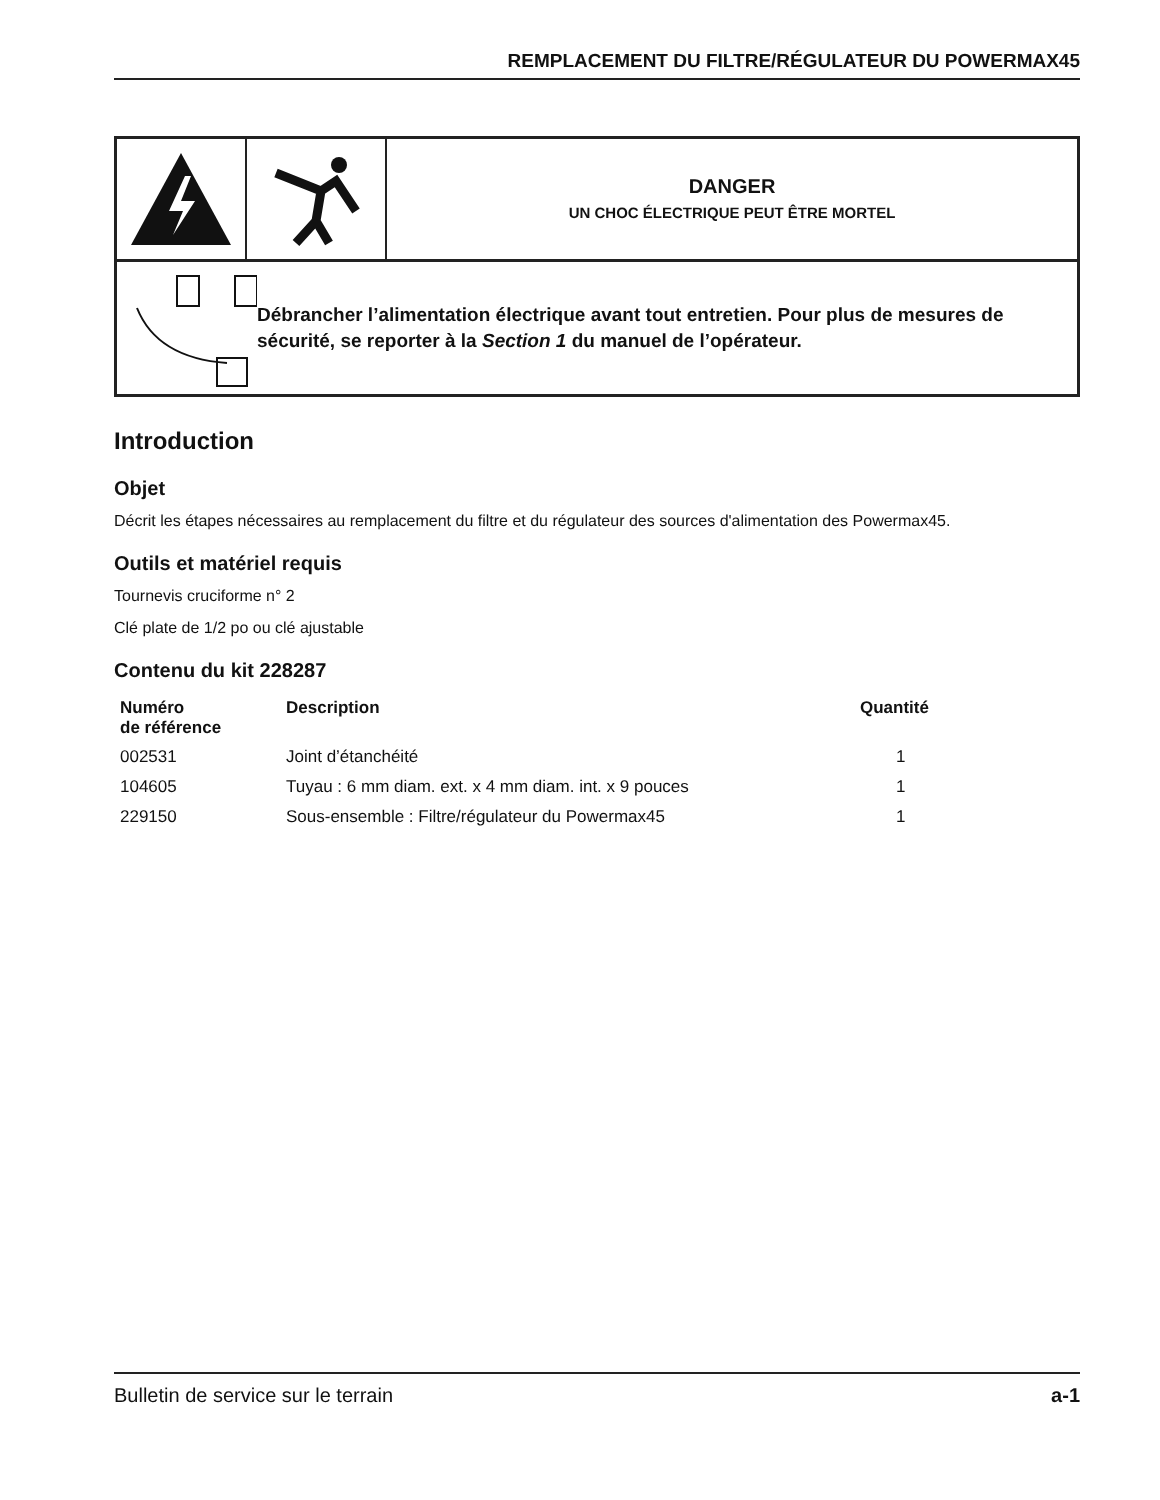REMPLACEMENT DU FILTRE/RÉGULATEUR DU POWERMAX45
DANGER
UN CHOC ÉLECTRIQUE PEUT ÊTRE MORTEL
Débrancher l’alimentation électrique avant tout entretien. Pour plus de mesures de sécurité, se reporter à la Section 1 du manuel de l’opérateur.
Introduction
Objet
Décrit les étapes nécessaires au remplacement du filtre et du régulateur des sources d'alimentation des Powermax45.
Outils et matériel requis
Tournevis cruciforme n° 2
Clé plate de 1/2 po ou clé ajustable
Contenu du kit 228287
| Numéro de référence | Description | Quantité |
| --- | --- | --- |
| 002531 | Joint d’étanchéité | 1 |
| 104605 | Tuyau : 6 mm diam. ext. x 4 mm diam. int. x 9 pouces | 1 |
| 229150 | Sous-ensemble : Filtre/régulateur du Powermax45 | 1 |
Bulletin de service sur le terrain a-1